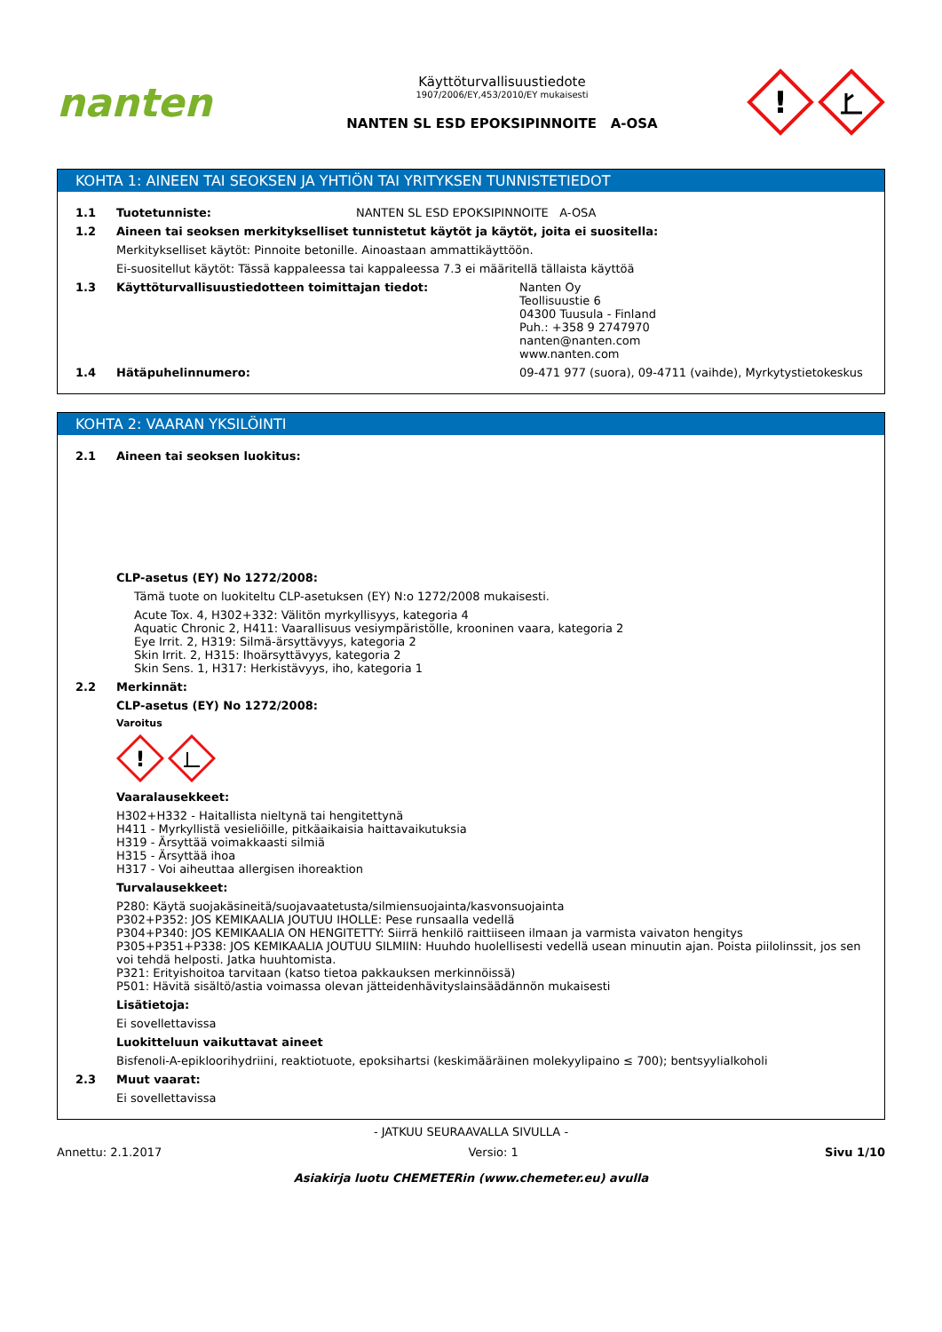nanten
Käyttöturvallisuustiedote
1907/2006/EY,453/2010/EY mukaisesti
NANTEN SL ESD EPOKSIPINNOITE A-OSA
!
KOHTA 1: AINEEN TAI SEOKSEN JA YHTIÖN TAI YRITYKSEN TUNNISTETIEDOT
1.1 Tuotetunniste: NANTEN SL ESD EPOKSIPINNOITE A-OSA
1.2 Aineen tai seoksen merkitykselliset tunnistetut käytöt ja käytöt, joita ei suositella:
Merkitykselliset käytöt: Pinnoite betonille. Ainoastaan ammattikäyttöön.
Ei-suositellut käytöt: Tässä kappaleessa tai kappaleessa 7.3 ei määritellä tällaista käyttöä
1.3 Käyttöturvallisuustiedotteen toimittajan tiedot: Nanten Oy
Teollisuustie 6
04300 Tuusula - Finland
Puh.: +358 9 2747970
nanten@nanten.com
www.nanten.com
1.4 Hätäpuhelinnumero: 09-471 977 (suora), 09-4711 (vaihde), Myrkytystietokeskus
KOHTA 2: VAARAN YKSILÖINTI
2.1 Aineen tai seoksen luokitus:
CLP-asetus (EY) No 1272/2008:
Tämä tuote on luokiteltu CLP-asetuksen (EY) N:o 1272/2008 mukaisesti.
Acute Tox. 4, H302+332: Välitön myrkyllisyys, kategoria 4
Aquatic Chronic 2, H411: Vaarallisuus vesiympäristölle, krooninen vaara, kategoria 2
Eye Irrit. 2, H319: Silmä-ärsyttävyys, kategoria 2
Skin Irrit. 2, H315: Ihoärsyttävyys, kategoria 2
Skin Sens. 1, H317: Herkistävyys, iho, kategoria 1
2.2 Merkinnät:
CLP-asetus (EY) No 1272/2008:
Varoitus
!
Vaaralausekkeet:
H302+H332 - Haitallista nieltynä tai hengitettynä
H411 - Myrkyllistä vesieliöille, pitkäaikaisia haittavaikutuksia
H319 - Ärsyttää voimakkaasti silmiä
H315 - Ärsyttää ihoa
H317 - Voi aiheuttaa allergisen ihoreaktion
Turvalausekkeet:
P280: Käytä suojakäsineitä/suojavaatetusta/silmiensuojainta/kasvonsuojainta
P302+P352: JOS KEMIKAALIA JOUTUU IHOLLE: Pese runsaalla vedellä
P304+P340: JOS KEMIKAALIA ON HENGITETTY: Siirrä henkilö raittiiseen ilmaan ja varmista vaivaton hengitys
P305+P351+P338: JOS KEMIKAALIA JOUTUU SILMIIN: Huuhdo huolellisesti vedellä usean minuutin ajan. Poista piilolinssit, jos sen voi tehdä helposti. Jatka huuhtomista.
P321: Erityishoitoa tarvitaan (katso tietoa pakkauksen merkinnöissä)
P501: Hävitä sisältö/astia voimassa olevan jätteidenhävityslainsäädännön mukaisesti
Lisätietoja:
Ei sovellettavissa
Luokitteluun vaikuttavat aineet
Bisfenoli-A-epikloorihydriini, reaktiotuote, epoksihartsi (keskimääräinen molekyylipaino ≤ 700); bentsyylialkoholi
2.3 Muut vaarat:
Ei sovellettavissa
- JATKUU SEURAAVALLA SIVULLA -
Annettu: 2.1.2017 Versio: 1 Sivu 1/10
Asiakirja luotu CHEMETERin (www.chemeter.eu) avulla